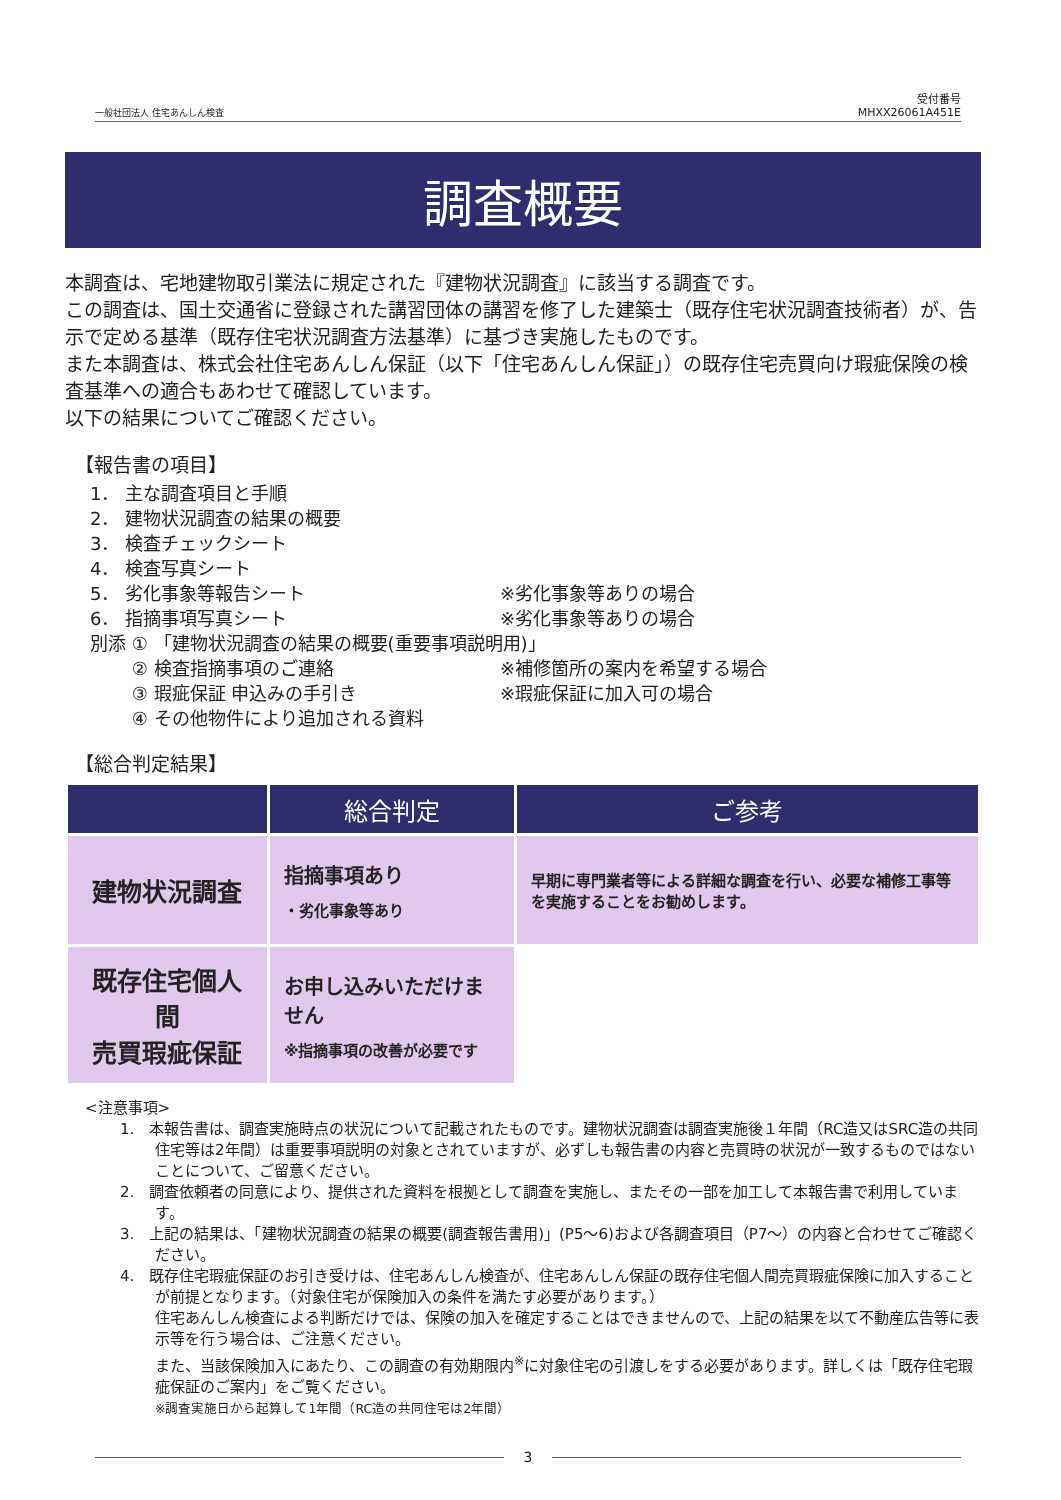一般社団法人 住宅あんしん検査 受付番号
MHXX26061A451E
調査概要
本調査は、宅地建物取引業法に規定された『建物状況調査』に該当する調査です。
この調査は、国土交通省に登録された講習団体の講習を修了した建築士（既存住宅状況調査技術者）が、告示で定める基準（既存住宅状況調査方法基準）に基づき実施したものです。
また本調査は、株式会社住宅あんしん保証（以下「住宅あんしん保証」）の既存住宅売買向け瑕疵保険の検査基準への適合もあわせて確認しています。
以下の結果についてご確認ください。
【報告書の項目】
1． 主な調査項目と手順
2． 建物状況調査の結果の概要
3． 検査チェックシート
4． 検査写真シート
5． 劣化事象等報告シート ※劣化事象等ありの場合
6． 指摘事項写真シート ※劣化事象等ありの場合
別添 ① 「建物状況調査の結果の概要(重要事項説明用)」
　　 ② 検査指摘事項のご連絡 ※補修箇所の案内を希望する場合
　　 ③ 瑕疵保証 申込みの手引き ※瑕疵保証に加入可の場合
　　 ④ その他物件により追加される資料
【総合判定結果】
| | 総合判定 | ご参考 |
| --- | --- | --- |
| 建物状況調査 | 指摘事項あり ・劣化事象等あり | 早期に専門業者等による詳細な調査を行い、必要な補修工事等を実施することをお勧めします。 |
| 既存住宅個人間 売買瑕疵保証 | お申し込みいただけません ※指摘事項の改善が必要です | |
<注意事項>
1.　本報告書は、調査実施時点の状況について記載されたものです。建物状況調査は調査実施後１年間（RC造又はSRC造の共同住宅等は2年間）は重要事項説明の対象とされていますが、必ずしも報告書の内容と売買時の状況が一致するものではないことについて、ご留意ください。
2.　調査依頼者の同意により、提供された資料を根拠として調査を実施し、またその一部を加工して本報告書で利用しています。
3.　上記の結果は、「建物状況調査の結果の概要(調査報告書用)」(P5～6)および各調査項目（P7～）の内容と合わせてご確認ください。
4.　既存住宅瑕疵保証のお引き受けは、住宅あんしん検査が、住宅あんしん保証の既存住宅個人間売買瑕疵保険に加入することが前提となります。（対象住宅が保険加入の条件を満たす必要があります。）
住宅あんしん検査による判断だけでは、保険の加入を確定することはできませんので、上記の結果を以て不動産広告等に表示等を行う場合は、ご注意ください。
また、当該保険加入にあたり、この調査の有効期限内<sup>※</sup>に対象住宅の引渡しをする必要があります。詳しくは「既存住宅瑕疵保証のご案内」をご覧ください。
※調査実施日から起算して1年間（RC造の共同住宅は2年間）
3